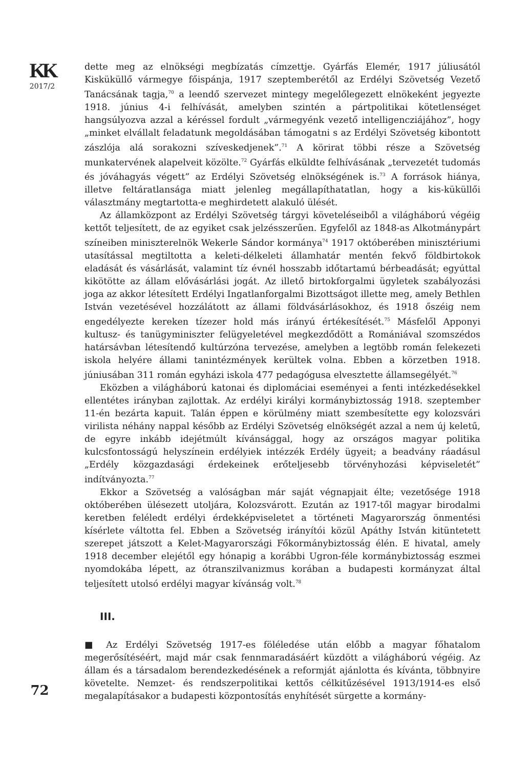KK
2017/2
72
dette meg az elnökségi megbízatás címzettje. Gyárfás Elemér, 1917 júliusától Kisküküllő vármegye főispánja, 1917 szeptemberétől az Erdélyi Szövetség Vezető Tanácsának tagja,<sup>70</sup> a leendő szervezet mintegy megelőlegezett elnökeként jegyezte 1918. június 4-i felhívását, amelyben szintén a pártpolitikai kötetlenséget hangsúlyozva azzal a kéréssel fordult „vármegyénk vezető intelligencziájához”, hogy „minket elvállalt feladatunk megoldásában támogatni s az Erdélyi Szövetség kibontott zászlója alá sorakozni szíveskedjenek”.<sup>71</sup> A körirat többi része a Szövetség munkatervének alapelveit közölte.<sup>72</sup> Gyárfás elküldte felhívásának „tervezetét tudomás és jóváhagyás végett” az Erdélyi Szövetség elnökségének is.<sup>73</sup> A források hiánya, illetve feltáratlansága miatt jelenleg megállapíthatatlan, hogy a kis-küküllői választmány megtartotta-e meghirdetett alakuló ülését.
Az államközpont az Erdélyi Szövetség tárgyi követeléseiből a világháború végéig kettőt teljesített, de az egyiket csak jelzésszerűen. Egyfelől az 1848-as Alkotmánypárt színeiben miniszterelnök Wekerle Sándor kormánya<sup>74</sup> 1917 októberében minisztériumi utasítással megtiltotta a keleti-délkeleti államhatár mentén fekvő földbirtokok eladását és vásárlását, valamint tíz évnél hosszabb időtartamú bérbeadását; egyúttal kikötötte az állam elővásárlási jogát. Az illető birtokforgalmi ügyletek szabályozási joga az akkor létesített Erdélyi Ingatlanforgalmi Bizottságot illette meg, amely Bethlen István vezetésével hozzálátott az állami földvásárlásokhoz, és 1918 őszéig nem engedélyezte kereken tízezer hold más irányú értékesítését.<sup>75</sup> Másfelől Apponyi kultusz- és tanügyminiszter felügyeletével megkezdődött a Romániával szomszédos határsávban létesítendő kultúrzóna tervezése, amelyben a legtöbb román felekezeti iskola helyére állami tanintézmények kerültek volna. Ebben a körzetben 1918. júniusában 311 román egyházi iskola 477 pedagógusa elvesztette államsegélyét.<sup>76</sup>
Eközben a világháború katonai és diplomáciai eseményei a fenti intézkedésekkel ellentétes irányban zajlottak. Az erdélyi királyi kormánybiztosság 1918. szeptember 11-én bezárta kapuit. Talán éppen e körülmény miatt szembesítette egy kolozsvári virilista néhány nappal később az Erdélyi Szövetség elnökségét azzal a nem új keletű, de egyre inkább idejétmúlt kívánsággal, hogy az országos magyar politika kulcsfontosságú helyszínein erdélyiek intézzék Erdély ügyeit; a beadvány ráadásul „Erdély közgazdasági érdekeinek erőteljesebb törvényhozási képviseletét” indítványozta.<sup>77</sup>
Ekkor a Szövetség a valóságban már saját végnapjait élte; vezetősége 1918 októberében ülésezett utoljára, Kolozsvárott. Ezután az 1917-től magyar birodalmi keretben feléledt erdélyi érdekképviseletet a történeti Magyarország önmentési kísérlete váltotta fel. Ebben a Szövetség irányítói közül Apáthy István kitüntetett szerepet játszott a Kelet-Magyarországi Főkormánybiztosság élén. E hivatal, amely 1918 december elejétől egy hónapig a korábbi Ugron-féle kormánybiztosság eszmei nyomdokába lépett, az ótranszilvanizmus korában a budapesti kormányzat által teljesített utolsó erdélyi magyar kívánság volt.<sup>78</sup>
III.
■ Az Erdélyi Szövetség 1917-es föléledése után előbb a magyar főhatalom megerősítéséért, majd már csak fennmaradásáért küzdött a világháború végéig. Az állam és a társadalom berendezkedésének a reformját ajánlotta és kívánta, többnyire követelte. Nemzet- és rendszerpolitikai kettős célkitűzésével 1913/1914-es első megalapításakor a budapesti központosítás enyhítését sürgette a kormány-